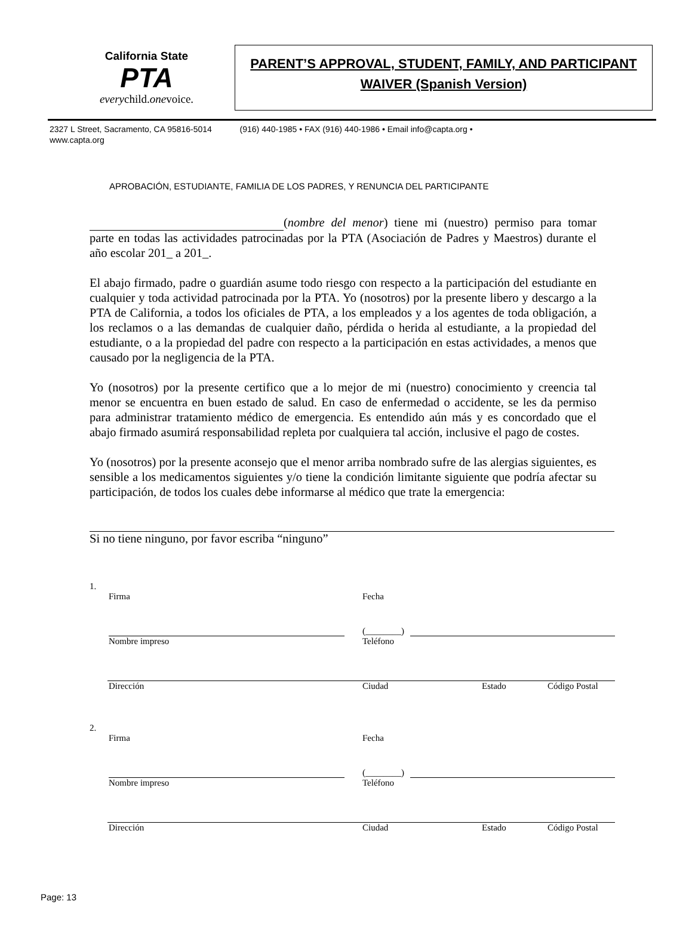California State
PTA
everychild.onevoice.
PARENT’S APPROVAL, STUDENT, FAMILY, AND PARTICIPANT
WAIVER (Spanish Version)
2327 L Street, Sacramento, CA 95816-5014 (916) 440-1985 • FAX (916) 440-1986 • Email info@capta.org •
www.capta.org
APROBACIÓN, ESTUDIANTE, FAMILIA DE LOS PADRES, Y RENUNCIA DEL PARTICIPANTE
(nombre del menor) tiene mi (nuestro) permiso para tomar parte en todas las actividades patrocinadas por la PTA (Asociación de Padres y Maestros) durante el año escolar 201_ a 201_.
El abajo firmado, padre o guardián asume todo riesgo con respecto a la participación del estudiante en cualquier y toda actividad patrocinada por la PTA. Yo (nosotros) por la presente libero y descargo a la PTA de California, a todos los oficiales de PTA, a los empleados y a los agentes de toda obligación, a los reclamos o a las demandas de cualquier daño, pérdida o herida al estudiante, a la propiedad del estudiante, o a la propiedad del padre con respecto a la participación en estas actividades, a menos que causado por la negligencia de la PTA.
Yo (nosotros) por la presente certifico que a lo mejor de mi (nuestro) conocimiento y creencia tal menor se encuentra en buen estado de salud. En caso de enfermedad o accidente, se les da permiso para administrar tratamiento médico de emergencia. Es entendido aún más y es concordado que el abajo firmado asumirá responsabilidad repleta por cualquiera tal acción, inclusive el pago de costes.
Yo (nosotros) por la presente aconsejo que el menor arriba nombrado sufre de las alergias siguientes, es sensible a los medicamentos siguientes y/o tiene la condición limitante siguiente que podría afectar su participación, de todos los cuales debe informarse al médico que trate la emergencia:
Si no tiene ninguno, por favor escriba “ninguno”
1.
Firma Fecha
(________)
Nombre impreso Teléfono
Dirección Ciudad Estado Código Postal
2.
Firma Fecha
(________)
Nombre impreso Teléfono
Dirección Ciudad Estado Código Postal
Page: 13